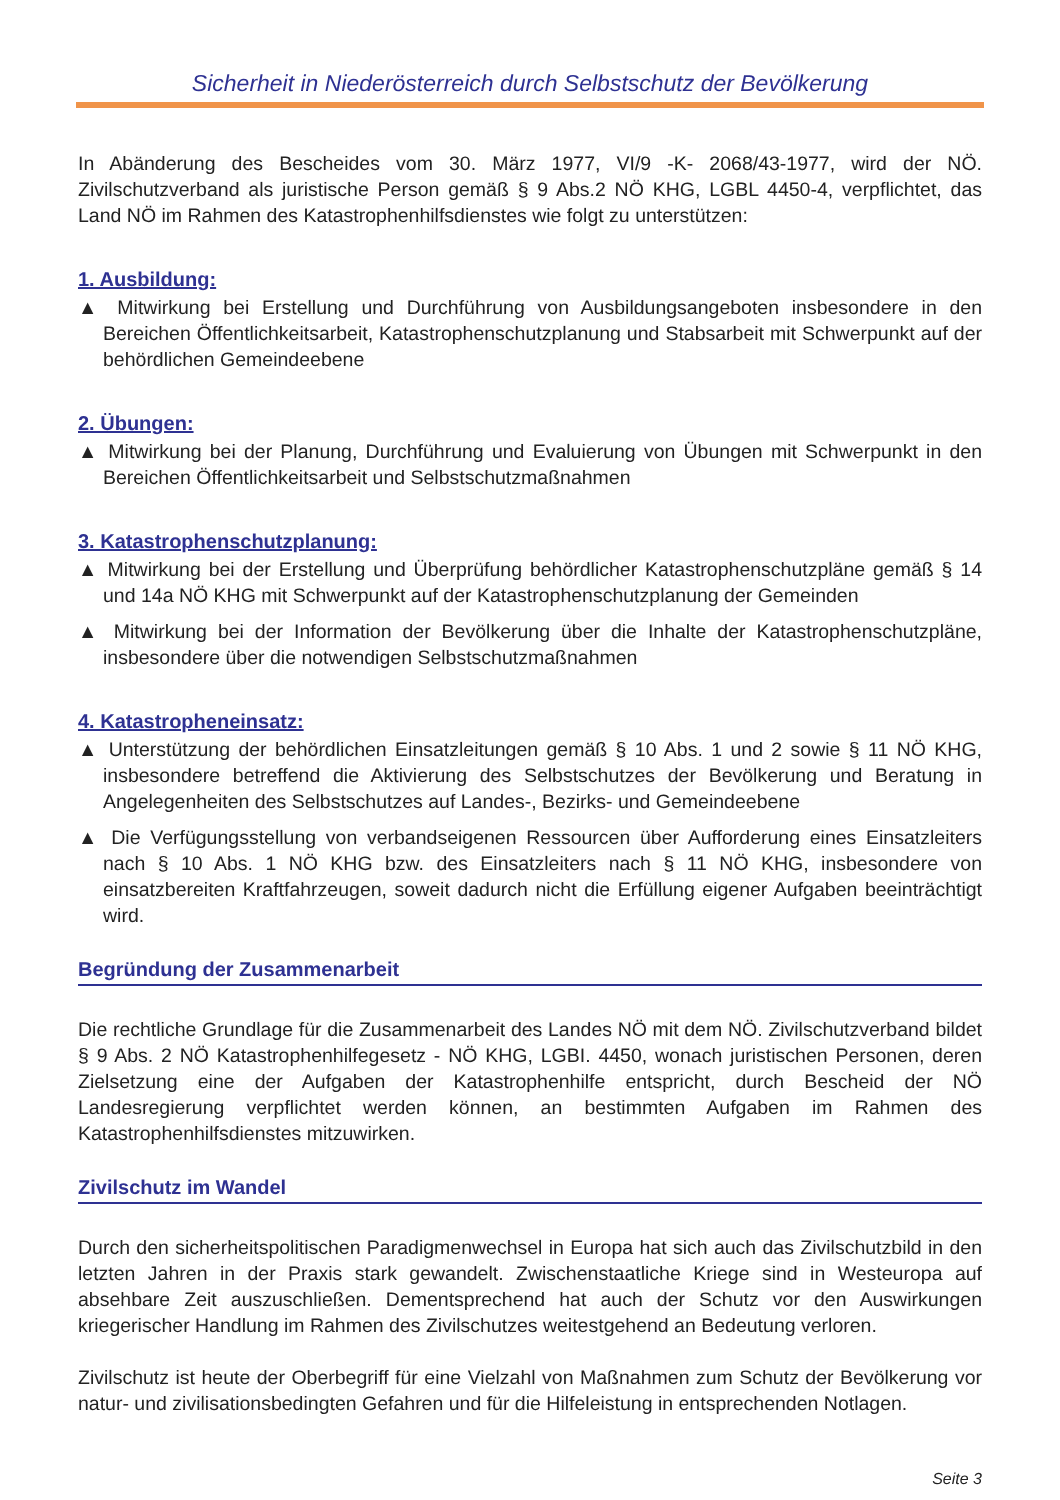Sicherheit in Niederösterreich durch Selbstschutz der Bevölkerung
In Abänderung des Bescheides vom 30. März 1977, VI/9 -K- 2068/43-1977, wird der NÖ. Zivilschutzverband als juristische Person gemäß § 9 Abs.2 NÖ KHG, LGBL 4450-4, verpflichtet, das Land NÖ im Rahmen des Katastrophenhilfsdienstes wie folgt zu unterstützen:
1. Ausbildung:
▲ Mitwirkung bei Erstellung und Durchführung von Ausbildungsangeboten insbesondere in den Bereichen Öffentlichkeitsarbeit, Katastrophenschutzplanung und Stabsarbeit mit Schwerpunkt auf der behördlichen Gemeindeebene
2. Übungen:
▲ Mitwirkung bei der Planung, Durchführung und Evaluierung von Übungen mit Schwerpunkt in den Bereichen Öffentlichkeitsarbeit und Selbstschutzmaßnahmen
3. Katastrophenschutzplanung:
▲ Mitwirkung bei der Erstellung und Überprüfung behördlicher Katastrophenschutzpläne gemäß § 14 und 14a NÖ KHG mit Schwerpunkt auf der Katastrophenschutzplanung der Gemeinden
▲ Mitwirkung bei der Information der Bevölkerung über die Inhalte der Katastrophenschutzpläne, insbesondere über die notwendigen Selbstschutzmaßnahmen
4. Katastropheneinsatz:
▲ Unterstützung der behördlichen Einsatzleitungen gemäß § 10 Abs. 1 und 2 sowie § 11 NÖ KHG, insbesondere betreffend die Aktivierung des Selbstschutzes der Bevölkerung und Beratung in Angelegenheiten des Selbstschutzes auf Landes-, Bezirks- und Gemeindeebene
▲ Die Verfügungsstellung von verbandseigenen Ressourcen über Aufforderung eines Einsatzleiters nach § 10 Abs. 1 NÖ KHG bzw. des Einsatzleiters nach § 11 NÖ KHG, insbesondere von einsatzbereiten Kraftfahrzeugen, soweit dadurch nicht die Erfüllung eigener Aufgaben beeinträchtigt wird.
Begründung der Zusammenarbeit
Die rechtliche Grundlage für die Zusammenarbeit des Landes NÖ mit dem NÖ. Zivilschutzverband bildet § 9 Abs. 2 NÖ Katastrophenhilfegesetz - NÖ KHG, LGBI. 4450, wonach juristischen Personen, deren Zielsetzung eine der Aufgaben der Katastrophenhilfe entspricht, durch Bescheid der NÖ Landesregierung verpflichtet werden können, an bestimmten Aufgaben im Rahmen des Katastrophenhilfsdienstes mitzuwirken.
Zivilschutz im Wandel
Durch den sicherheitspolitischen Paradigmenwechsel in Europa hat sich auch das Zivilschutzbild in den letzten Jahren in der Praxis stark gewandelt. Zwischenstaatliche Kriege sind in Westeuropa auf absehbare Zeit auszuschließen. Dementsprechend hat auch der Schutz vor den Auswirkungen kriegerischer Handlung im Rahmen des Zivilschutzes weitestgehend an Bedeutung verloren.
Zivilschutz ist heute der Oberbegriff für eine Vielzahl von Maßnahmen zum Schutz der Bevölkerung vor natur- und zivilisationsbedingten Gefahren und für die Hilfeleistung in entsprechenden Notlagen.
Seite 3